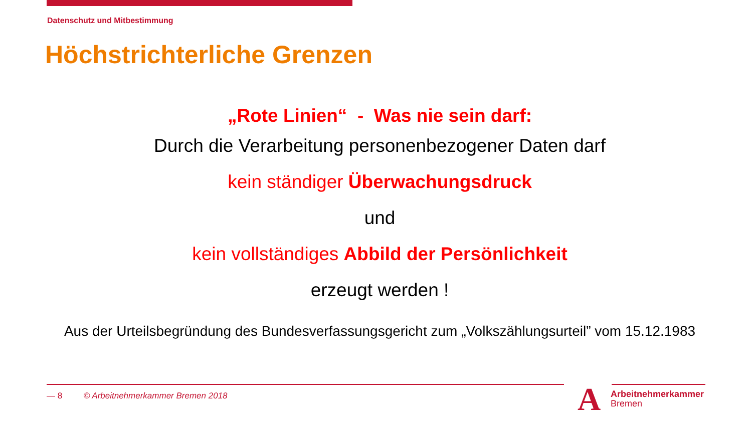Datenschutz und Mitbestimmung
Höchstrichterliche Grenzen
„Rote Linien“ - Was nie sein darf:
Durch die Verarbeitung personenbezogener Daten darf
kein ständiger Überwachungsdruck
und
kein vollständiges Abbild der Persönlichkeit
erzeugt werden !
Aus der Urteilsbegründung des Bundesverfassungsgericht zum „Volkszählungsurteil” vom 15.12.1983
— 8 © Arbeitnehmerkammer Bremen 2018
A
Arbeitnehmerkammer
Bremen